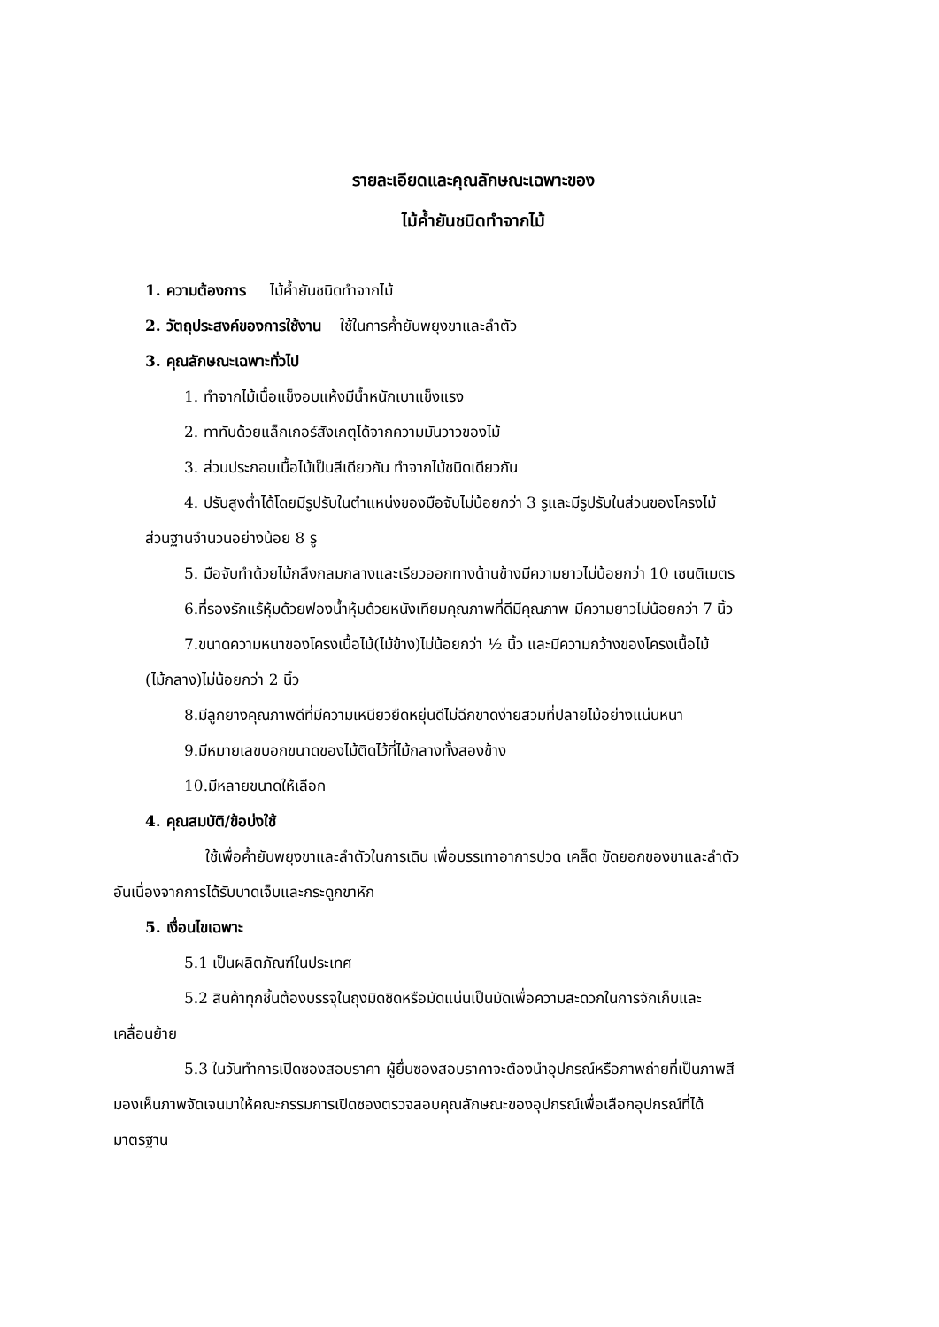รายละเอียดและคุณลักษณะเฉพาะของ
ไม้ค้ำยันชนิดทำจากไม้
1. ความต้องการ ไม้ค้ำยันชนิดทำจากไม้
2. วัตถุประสงค์ของการใช้งาน ใช้ในการค้ำยันพยุงขาและลำตัว
3. คุณลักษณะเฉพาะทั่วไป
1. ทำจากไม้เนื้อแข็งอบแห้งมีน้ำหนักเบาแข็งแรง
2. ทาทับด้วยแล็กเกอร์สังเกตุได้จากความมันวาวของไม้
3. ส่วนประกอบเนื้อไม้เป็นสีเดียวกัน ทำจากไม้ชนิดเดียวกัน
4. ปรับสูงต่ำได้โดยมีรูปรับในตำแหน่งของมือจับไม่น้อยกว่า 3 รูและมีรูปรับในส่วนของโครงไม้
ส่วนฐานจำนวนอย่างน้อย 8 รู
5. มือจับทำด้วยไม้กลึงกลมกลางและเรียวออกทางด้านข้างมีความยาวไม่น้อยกว่า 10 เซนติเมตร
6.ที่รองรักแร้หุ้มด้วยฟองน้ำหุ้มด้วยหนังเทียมคุณภาพที่ดีมีคุณภาพ มีความยาวไม่น้อยกว่า 7 นิ้ว
7.ขนาดความหนาของโครงเนื้อไม้(ไม้ข้าง)ไม่น้อยกว่า ½ นิ้ว และมีความกว้างของโครงเนื้อไม้
(ไม้กลาง)ไม่น้อยกว่า 2 นิ้ว
8.มีลูกยางคุณภาพดีที่มีความเหนียวยืดหยุ่นดีไม่ฉีกขาดง่ายสวมที่ปลายไม้อย่างแน่นหนา
9.มีหมายเลขบอกขนาดของไม้ติดไว้ที่ไม้กลางทั้งสองข้าง
10.มีหลายขนาดให้เลือก
4. คุณสมบัติ/ข้อบ่งใช้
ใช้เพื่อค้ำยันพยุงขาและลำตัวในการเดิน เพื่อบรรเทาอาการปวด เคล็ด ขัดยอกของขาและลำตัว
อันเนื่องจากการได้รับบาดเจ็บและกระดูกขาหัก
5. เงื่อนไขเฉพาะ
5.1 เป็นผลิตภัณฑ์ในประเทศ
5.2 สินค้าทุกชิ้นต้องบรรจุในถุงมิดชิดหรือมัดแน่นเป็นมัดเพื่อความสะดวกในการจักเก็บและ
เคลื่อนย้าย
5.3 ในวันทำการเปิดซองสอบราคา ผู้ยื่นซองสอบราคาจะต้องนำอุปกรณ์หรือภาพถ่ายที่เป็นภาพสี
มองเห็นภาพจัดเจนมาให้คณะกรรมการเปิดซองตรวจสอบคุณลักษณะของอุปกรณ์เพื่อเลือกอุปกรณ์ที่ได้
มาตรฐาน